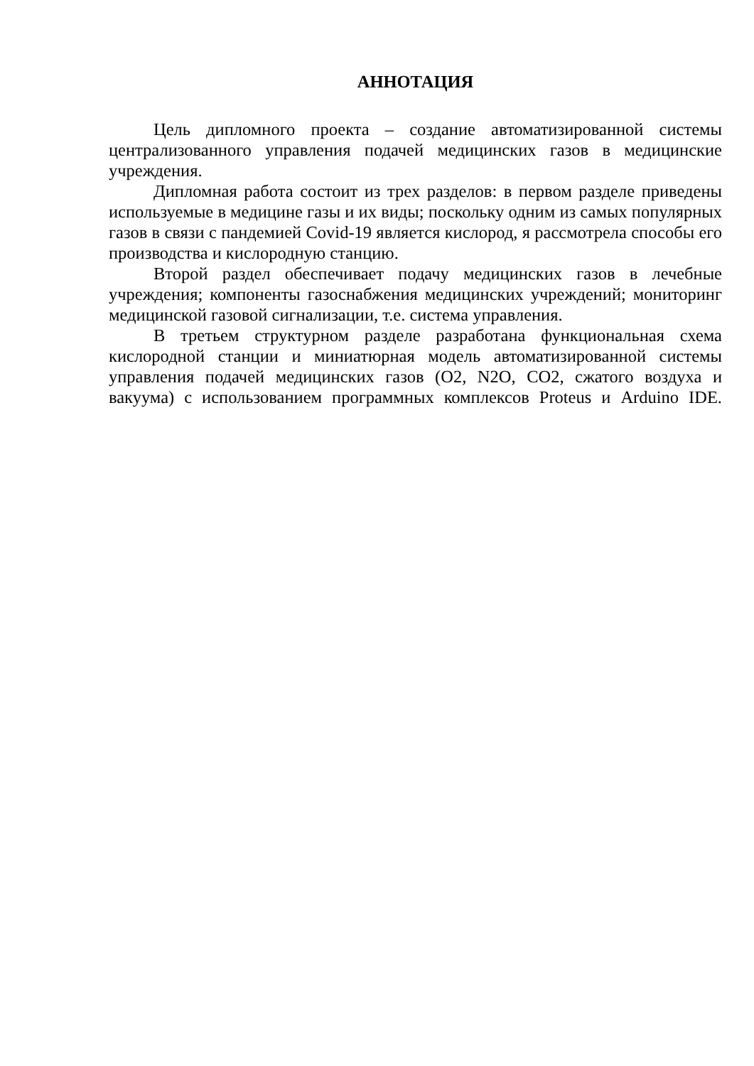АННОТАЦИЯ
Цель дипломного проекта – создание автоматизированной системы централизованного управления подачей медицинских газов в медицинские учреждения.
Дипломная работа состоит из трех разделов: в первом разделе приведены используемые в медицине газы и их виды; поскольку одним из самых популярных газов в связи с пандемией Covid-19 является кислород, я рассмотрела способы его производства и кислородную станцию.
Второй раздел обеспечивает подачу медицинских газов в лечебные учреждения; компоненты газоснабжения медицинских учреждений; мониторинг медицинской газовой сигнализации, т.е. система управления.
В третьем структурном разделе разработана функциональная схема кислородной станции и миниатюрная модель автоматизированной системы управления подачей медицинских газов (O2, N2O, CO2, сжатого воздуха и вакуума) с использованием программных комплексов Proteus и Arduino IDE.